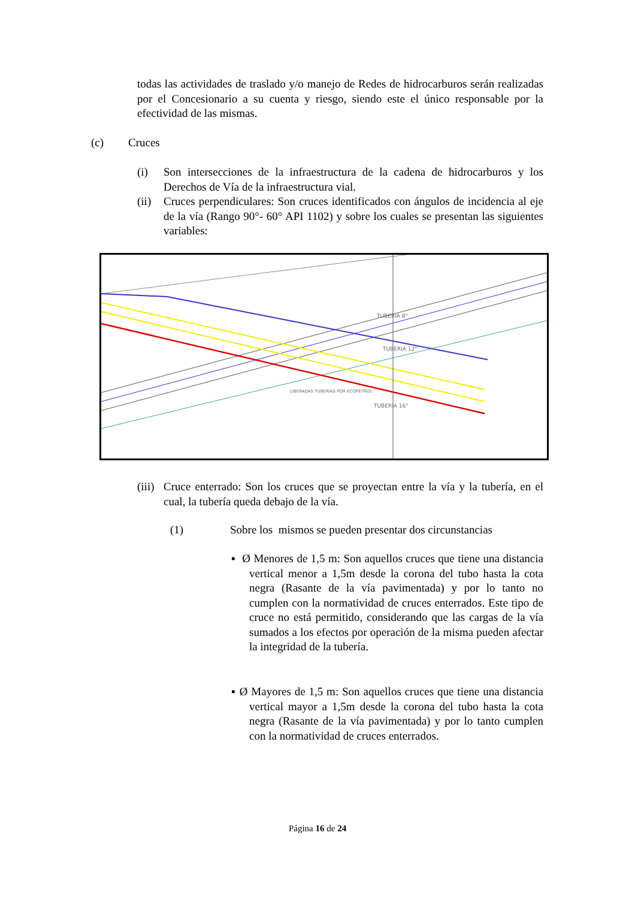todas las actividades de traslado y/o manejo de Redes de hidrocarburos serán realizadas por el Concesionario a su cuenta y riesgo, siendo este el único responsable por la efectividad de las mismas.
(c) Cruces
(i) Son intersecciones de la infraestructura de la cadena de hidrocarburos y los Derechos de Vía de la infraestructura vial.
(ii)
Cruces perpendiculares: Son cruces identificados con ángulos de incidencia al eje de la vía (Rango 90°- 60° API 1102) y sobre los cuales se presentan las siguientes variables:
TUBERIA 12"
TUBERIA 8"
TUBERIA 16"
LIBERADAS TUBERIAS POR ECOPETROL
(iii)
Cruce enterrado: Son los cruces que se proyectan entre la vía y la tubería, en el cual, la tubería queda debajo de la vía.
(1) Sobre los mismos se pueden presentar dos circunstancias
▪ Ø Menores de 1,5 m: Son aquellos cruces que tiene una distancia vertical menor a 1,5m desde la corona del tubo hasta la cota negra (Rasante de la vía pavimentada) y por lo tanto no cumplen con la normatividad de cruces enterrados. Este tipo de cruce no está permitido, considerando que las cargas de la vía sumados a los efectos por operación de la misma pueden afectar la integridad de la tubería.
▪ Ø Mayores de 1,5 m: Son aquellos cruces que tiene una distancia vertical mayor a 1,5m desde la corona del tubo hasta la cota negra (Rasante de la vía pavimentada) y por lo tanto cumplen con la normatividad de cruces enterrados.
Página 16 de 24